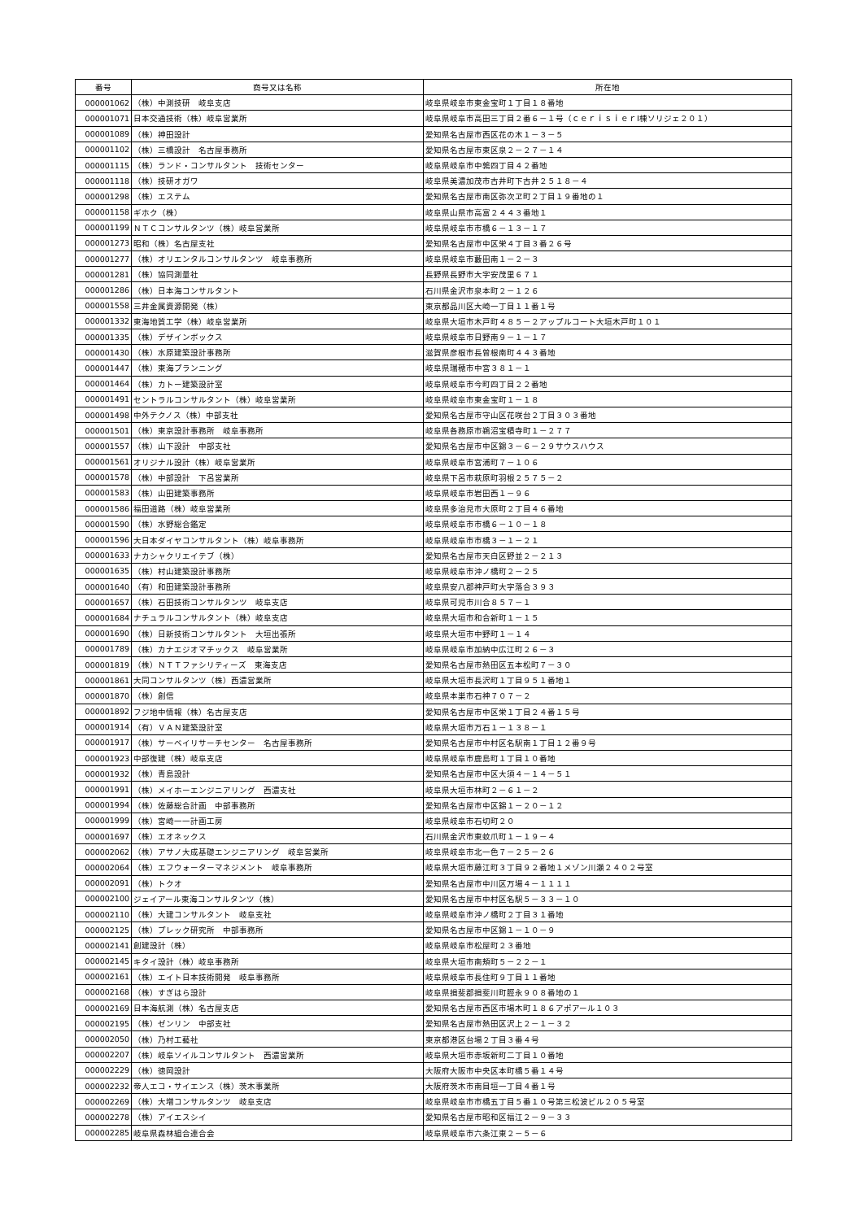| 番号 | 商号又は名称 | 所在地 |
| --- | --- | --- |
| 000001062 | （株）中測技研 岐阜支店 | 岐阜県岐阜市東金宝町１丁目１８番地 |
| 000001071 | 日本交通技術（株）岐阜営業所 | 岐阜県岐阜市高田三丁目２番６－１号（ｃｅｒｉｓｉｅｒⅠ棟ソリジェ２０１） |
| 000001089 | （株）神田設計 | 愛知県名古屋市西区花の木１－３－５ |
| 000001102 | （株）三橋設計 名古屋事務所 | 愛知県名古屋市東区泉２－２７－１４ |
| 000001115 | （株）ランド・コンサルタント 技術センター | 岐阜県岐阜市中鶉四丁目４２番地 |
| 000001118 | （株）技研オガワ | 岐阜県美濃加茂市古井町下古井２５１８－４ |
| 000001298 | （株）エステム | 愛知県名古屋市南区弥次ヱ町２丁目１９番地の１ |
| 000001158 | ギホク（株） | 岐阜県山県市高富２４４３番地１ |
| 000001199 | ＮＴＣコンサルタンツ（株）岐阜営業所 | 岐阜県岐阜市市橋６－１３－１７ |
| 000001273 | 昭和（株）名古屋支社 | 愛知県名古屋市中区栄４丁目３番２６号 |
| 000001277 | （株）オリエンタルコンサルタンツ 岐阜事務所 | 岐阜県岐阜市藪田南１－２－３ |
| 000001281 | （株）協同測量社 | 長野県長野市大字安茂里６７１ |
| 000001286 | （株）日本海コンサルタント | 石川県金沢市泉本町２－１２６ |
| 000001558 | 三井金属資源開発（株） | 東京都品川区大崎一丁目１１番１号 |
| 000001332 | 東海地質工学（株）岐阜営業所 | 岐阜県大垣市木戸町４８５－２アップルコート大垣木戸町１０１ |
| 000001335 | （株）デザインボックス | 岐阜県岐阜市日野南９－１－１７ |
| 000001430 | （株）水原建築設計事務所 | 滋賀県彦根市長曽根南町４４３番地 |
| 000001447 | （株）東海プランニング | 岐阜県瑞穂市中宮３８１－１ |
| 000001464 | （株）カトー建築設計室 | 岐阜県岐阜市今町四丁目２２番地 |
| 000001491 | セントラルコンサルタント（株）岐阜営業所 | 岐阜県岐阜市東金宝町１－１８ |
| 000001498 | 中外テクノス（株）中部支社 | 愛知県名古屋市守山区花咲台２丁目３０３番地 |
| 000001501 | （株）東京設計事務所 岐阜事務所 | 岐阜県各務原市鵜沼宝積寺町１－２７７ |
| 000001557 | （株）山下設計 中部支社 | 愛知県名古屋市中区錦３－６－２９サウスハウス |
| 000001561 | オリジナル設計（株）岐阜営業所 | 岐阜県岐阜市宮浦町７－１０６ |
| 000001578 | （株）中部設計 下呂営業所 | 岐阜県下呂市萩原町羽根２５７５－２ |
| 000001583 | （株）山田建築事務所 | 岐阜県岐阜市岩田西１－９６ |
| 000001586 | 福田道路（株）岐阜営業所 | 岐阜県多治見市大原町２丁目４６番地 |
| 000001590 | （株）水野総合鑑定 | 岐阜県岐阜市市橋６－１０－１８ |
| 000001596 | 大日本ダイヤコンサルタント（株）岐阜事務所 | 岐阜県岐阜市市橋３－１－２１ |
| 000001633 | ナカシャクリエイテブ（株） | 愛知県名古屋市天白区野並２－２１３ |
| 000001635 | （株）村山建築設計事務所 | 岐阜県岐阜市沖ノ橋町２－２５ |
| 000001640 | （有）和田建築設計事務所 | 岐阜県安八郡神戸町大字落合３９３ |
| 000001657 | （株）石田技術コンサルタンツ 岐阜支店 | 岐阜県可児市川合８５７－１ |
| 000001684 | ナチュラルコンサルタント（株）岐阜支店 | 岐阜県大垣市和合新町１－１５ |
| 000001690 | （株）日新技術コンサルタント 大垣出張所 | 岐阜県大垣市中野町１－１４ |
| 000001789 | （株）カナエジオマチックス 岐阜営業所 | 岐阜県岐阜市加納中広江町２６－３ |
| 000001819 | （株）ＮＴＴファシリティーズ 東海支店 | 愛知県名古屋市熱田区五本松町７－３０ |
| 000001861 | 大同コンサルタンツ（株）西濃営業所 | 岐阜県大垣市長沢町１丁目９５１番地１ |
| 000001870 | （株）創信 | 岐阜県本巣市石神７０７－２ |
| 000001892 | フジ地中情報（株）名古屋支店 | 愛知県名古屋市中区栄１丁目２４番１５号 |
| 000001914 | （有）ＶＡＮ建築設計室 | 岐阜県大垣市万石１－１３８－１ |
| 000001917 | （株）サーベイリサーチセンター 名古屋事務所 | 愛知県名古屋市中村区名駅南１丁目１２番９号 |
| 000001923 | 中部復建（株）岐阜支店 | 岐阜県岐阜市鹿島町１丁目１０番地 |
| 000001932 | （株）青島設計 | 愛知県名古屋市中区大須４－１４－５１ |
| 000001991 | （株）メイホーエンジニアリング 西濃支社 | 岐阜県大垣市林町２－６１－２ |
| 000001994 | （株）佐藤総合計画 中部事務所 | 愛知県名古屋市中区錦１－２０－１２ |
| 000001999 | （株）宮崎一一計画工房 | 岐阜県岐阜市石切町２０ |
| 000001697 | （株）エオネックス | 石川県金沢市東蚊爪町１－１９－４ |
| 000002062 | （株）アサノ大成基礎エンジニアリング 岐阜営業所 | 岐阜県岐阜市北一色７－２５－２６ |
| 000002064 | （株）エフウォーターマネジメント 岐阜事務所 | 岐阜県大垣市藤江町３丁目９２番地１メゾン川瀬２４０２号室 |
| 000002091 | （株）トクオ | 愛知県名古屋市中川区万場４－１１１１ |
| 000002100 | ジェイアール東海コンサルタンツ（株） | 愛知県名古屋市中村区名駅５－３３－１０ |
| 000002110 | （株）大建コンサルタント 岐阜支社 | 岐阜県岐阜市沖ノ橋町２丁目３１番地 |
| 000002125 | （株）プレック研究所 中部事務所 | 愛知県名古屋市中区錦１－１０－９ |
| 000002141 | 創建設計（株） | 岐阜県岐阜市松屋町２３番地 |
| 000002145 | キタイ設計（株）岐阜事務所 | 岐阜県大垣市南頬町５－２２－１ |
| 000002161 | （株）エイト日本技術開発 岐阜事務所 | 岐阜県岐阜市長住町９丁目１１番地 |
| 000002168 | （株）すぎはら設計 | 岐阜県揖斐郡揖斐川町脛永９０８番地の１ |
| 000002169 | 日本海航測（株）名古屋支店 | 愛知県名古屋市西区市場木町１８６アポアール１０３ |
| 000002195 | （株）ゼンリン 中部支社 | 愛知県名古屋市熱田区沢上２－１－３２ |
| 000002050 | （株）乃村工藝社 | 東京都港区台場２丁目３番４号 |
| 000002207 | （株）岐阜ソイルコンサルタント 西濃営業所 | 岐阜県大垣市赤坂新町二丁目１０番地 |
| 000002229 | （株）徳岡設計 | 大阪府大阪市中央区本町橋５番１４号 |
| 000002232 | 帝人エコ・サイエンス（株）茨木事業所 | 大阪府茨木市南目垣一丁目４番１号 |
| 000002269 | （株）大増コンサルタンツ 岐阜支店 | 岐阜県岐阜市市橋五丁目５番１０号第三松波ビル２０５号室 |
| 000002278 | （株）アイエスシイ | 愛知県名古屋市昭和区福江２－９－３３ |
| 000002285 | 岐阜県森林組合連合会 | 岐阜県岐阜市六条江東２－５－６ |